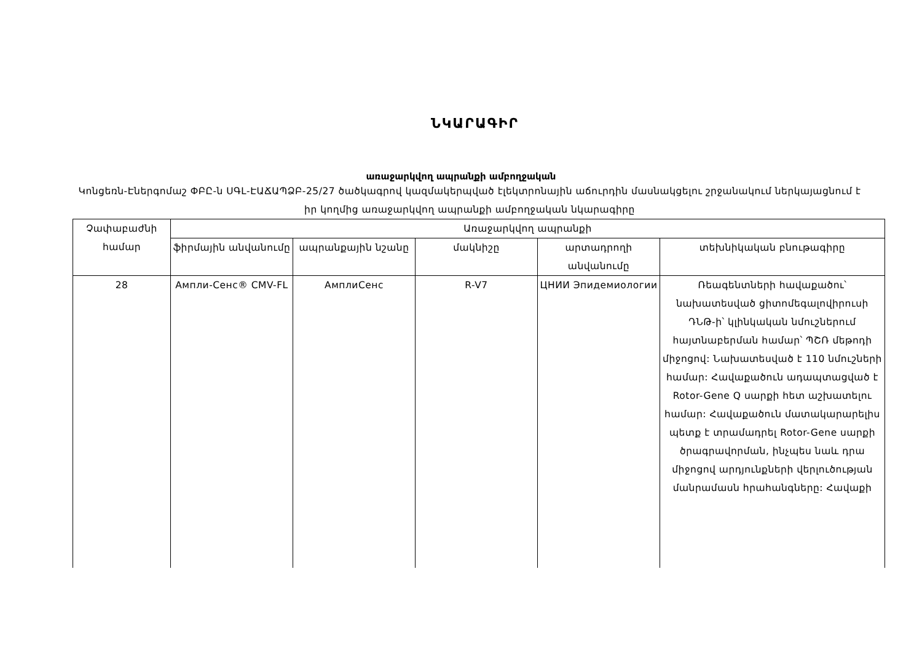ՆԿԱՐԱԳԻՐ
առաջարկվող ապրանքի ամբողջական
Կոնցեռն-Էներգոմաշ ՓԲԸ-ն ՍԳԼ-ԷԱՃԱՊՁԲ-25/27 ծածկագրով կազմակերպված էլեկտրոնային աճուրդին մասնակցելու շրջանակում ներկայացնում է իր կողմից առաջարկվող ապրանքի ամբողջական նկարագիրը
| Չափաբաժնի համար | Առաջարկվող ապրանքի | | | | |
| --- | --- | --- | --- | --- | --- |
| | ֆիրմային անվանումը | ապրանքային նշանը | մակնիշը | արտադրողի անվանումը | տեխնիկական բնութագիրը |
| 28 | Ампли-Сенс® CMV-FL | АмплиСенс | R-V7 | ЦНИИ Эпидемиологии | Ռեագենտների հավաքածու՝ նախատեսված ցիտոմեգալովիրուսի ԴՆԹ-ի՝ կլինկական նմուշներում հայտնաբերման համար՝ ՊՇՌ մեթոդի միջոցով: Նախատեսված է 110 նմուշների համար: Հավաքածուն ադապտացված է Rotor-Gene Q սարքի հետ աշխատելու համար: Հավաքածուն մատակարարելիս պետք է տրամադրել Rotor-Gene սարքի ծրագրավորման, ինչպես նաև դրա միջոցով արդյունքների վերլուծության մանրամասն հրահանգները: Հավաքի |